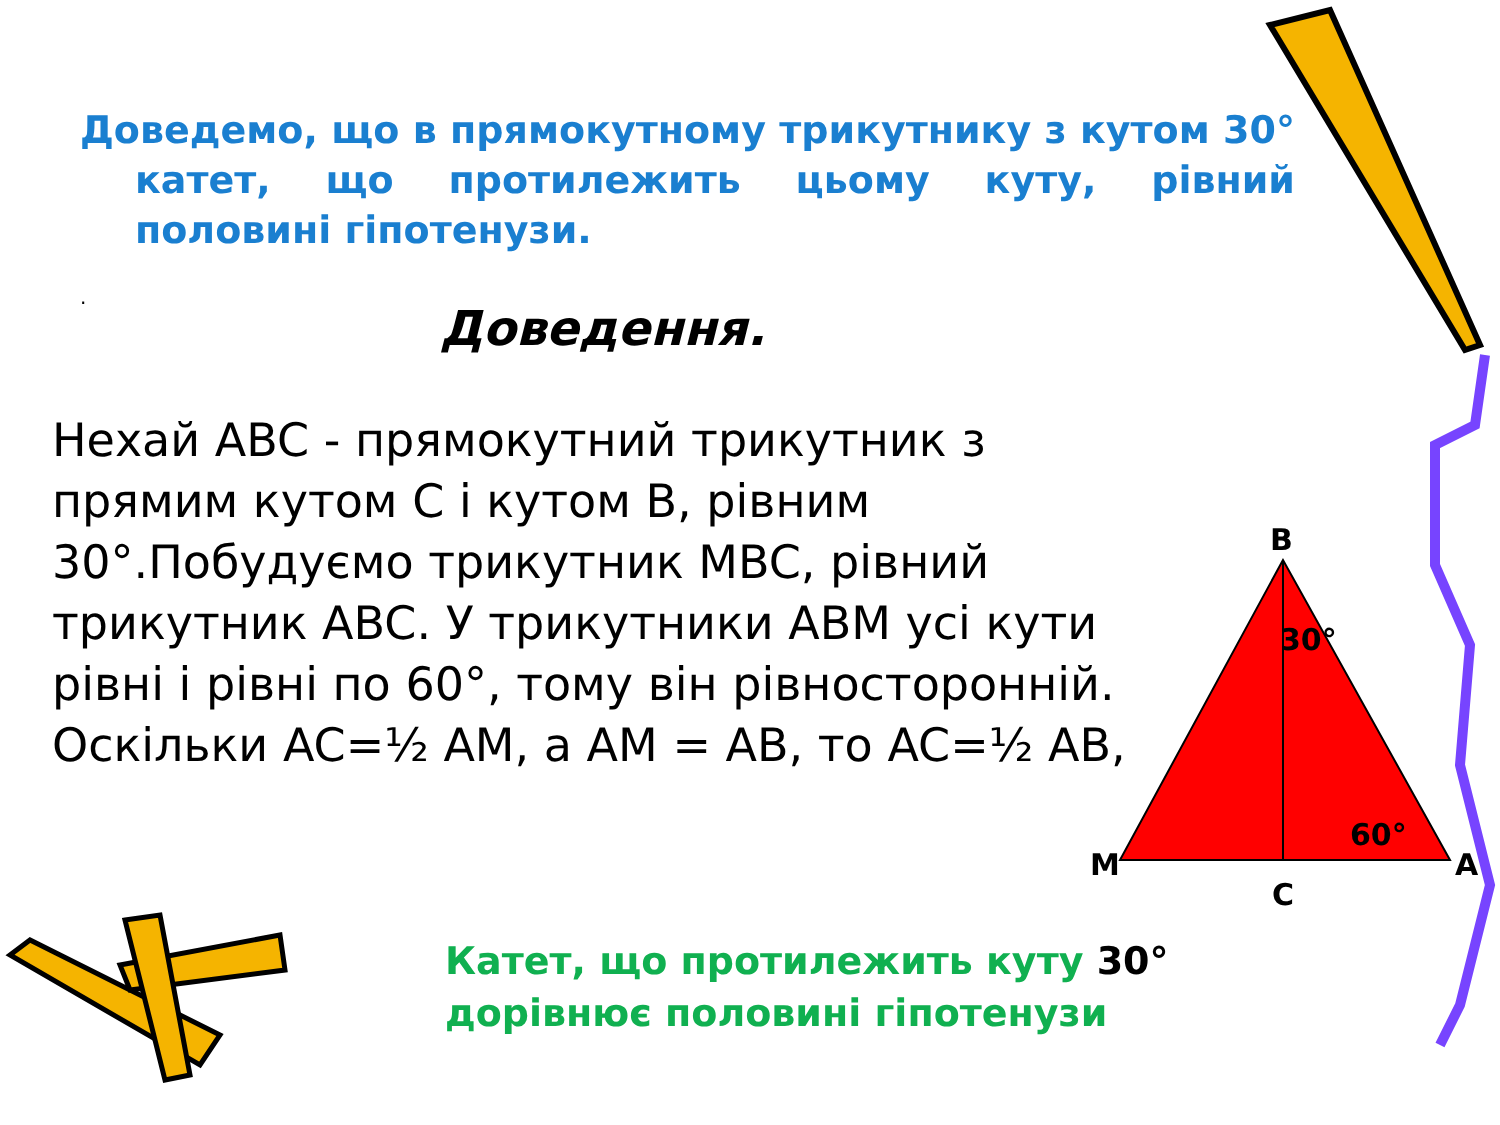Доведемо, що в прямокутному трикутнику з кутом 30° катет, що протилежить цьому куту, рівний половині гіпотенузи.
.
Доведення.
Нехай ABC - прямокутний трикутник з прямим кутом C і кутом B, рівним 30°.Побудуємо трикутник MBC, рівний трикутник ABC. У трикутники ABM усі кути рівні і рівні по 60°, тому він рівносторонній. Оскільки AC=½ AM, а AM = AB, то AC=½ AB,
B
30°
60°
M
A
C
Катет, що протилежить куту 30°
дорівнює половині гіпотенузи